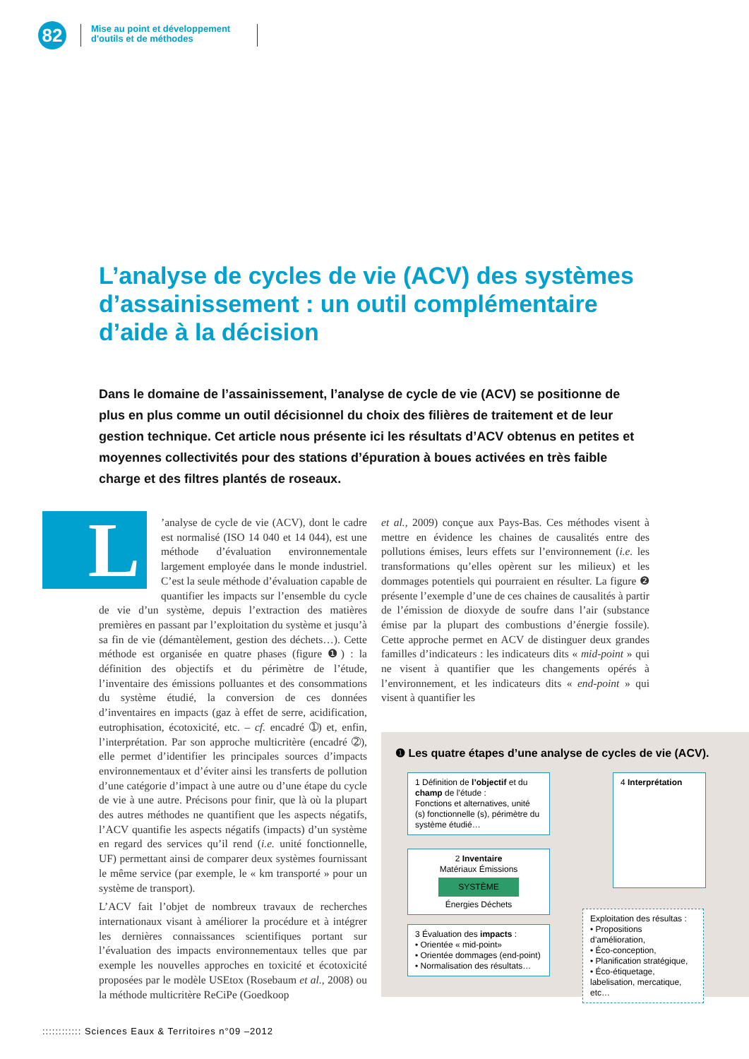82
Mise au point et développement d'outils et de méthodes
L’analyse de cycles de vie (ACV) des systèmes d’assainissement : un outil complémentaire d’aide à la décision
Dans le domaine de l’assainissement, l’analyse de cycle de vie (ACV) se positionne de plus en plus comme un outil décisionnel du choix des filières de traitement et de leur gestion technique. Cet article nous présente ici les résultats d’ACV obtenus en petites et moyennes collectivités pour des stations d’épuration à boues activées en très faible charge et des filtres plantés de roseaux.
L’analyse de cycle de vie (ACV), dont le cadre est normalisé (ISO 14 040 et 14 044), est une méthode d’évaluation environnementale largement employée dans le monde industriel. C’est la seule méthode d’évaluation capable de quantifier les impacts sur l’ensemble du cycle de vie d’un système, depuis l’extraction des matières premières en passant par l’exploitation du système et jusqu’à sa fin de vie (démantèlement, gestion des déchets…). Cette méthode est organisée en quatre phases (figure ❶) : la définition des objectifs et du périmètre de l’étude, l’inventaire des émissions polluantes et des consommations du système étudié, la conversion de ces données d’inventaires en impacts (gaz à effet de serre, acidification, eutrophisation, écotoxicité, etc. – cf. encadré ➀) et, enfin, l’interprétation. Par son approche multicritère (encadré ➁), elle permet d’identifier les principales sources d’impacts environnementaux et d’éviter ainsi les transferts de pollution d’une catégorie d’impact à une autre ou d’une étape du cycle de vie à une autre. Précisons pour finir, que là où la plupart des autres méthodes ne quantifient que les aspects négatifs, l’ACV quantifie les aspects négatifs (impacts) d’un système en regard des services qu’il rend (i.e. unité fonctionnelle, UF) permettant ainsi de comparer deux systèmes fournissant le même service (par exemple, le « km transporté » pour un système de transport).
L’ACV fait l’objet de nombreux travaux de recherches internationaux visant à améliorer la procédure et à intégrer les dernières connaissances scientifiques portant sur l’évaluation des impacts environnementaux telles que par exemple les nouvelles approches en toxicité et écotoxicité proposées par le modèle USEtox (Rosebaum et al., 2008) ou la méthode multicritère ReCiPe (Goedkoop
et al., 2009) conçue aux Pays-Bas. Ces méthodes visent à mettre en évidence les chaines de causalités entre des pollutions émises, leurs effets sur l’environnement (i.e. les transformations qu’elles opèrent sur les milieux) et les dommages potentiels qui pourraient en résulter. La figure ❷ présente l’exemple d’une de ces chaines de causalités à partir de l’émission de dioxyde de soufre dans l’air (substance émise par la plupart des combustions d’énergie fossile). Cette approche permet en ACV de distinguer deux grandes familles d’indicateurs : les indicateurs dits « mid-point » qui ne visent à quantifier que les changements opérés à l’environnement, et les indicateurs dits « end-point » qui visent à quantifier les
❶ Les quatre étapes d’une analyse de cycles de vie (ACV).
1 Définition de l’objectif et du champ de l’étude :
Fonctions et alternatives, unité (s) fonctionnelle (s), périmètre du système étudié…
2 Inventaire
Matériaux Émissions
SYSTÈME
Énergies Déchets
3 Évaluation des impacts :
• Orientée « mid-point»
• Orientée dommages (end-point)
• Normalisation des résultats…
4 Interprétation
Exploitation des résultas :
• Propositions d’amélioration,
• Éco-conception,
• Planification stratégique,
• Éco-étiquetage, labelisation, mercatique, etc…
:::::::::::: Sciences Eaux & Territoires n°09 –2012